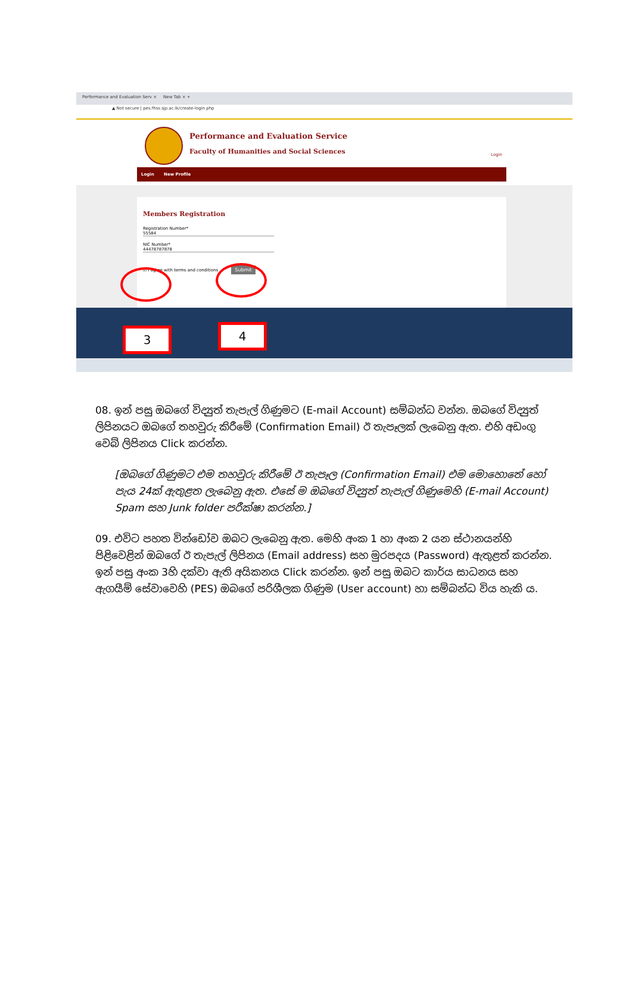Performance and Evaluation Serv × New Tab × +
▲ Not secure | pes.fhss.sjp.ac.lk/create-login.php
Performance and Evaluation Service
Faculty of Humanities and Social Sciences
Login
Login New Profile
Members Registration
Registration Number*
55584
NIC Number*
44478787878
☑ I agree with terms and conditions Submit
3 4
08. ඉන් පසු ඔබගේ විද්‍යුත් තැපැල් ගිණුමට (E-mail Account) සම්බන්ධ වන්න. ඔබගේ විද්‍යුත් ලිපිනයට ඔබගේ තහවුරු කිරීමේ (Confirmation Email) ඊ තැපෑලක් ලැබෙනු ඇත. එහි අඩංගු වෙබ් ලිපිනය Click කරන්න.
[ඔබගේ ගිණුමට එම තහවුරු කිරීමේ ඊ තැපෑල (Confirmation Email) එම මොහොතේ හෝ පැය 24ක් ඇතුළත ලැබෙනු ඇත. එසේ ම ඔබගේ විද්‍යුත් තැපැල් ගිණුමෙහි (E-mail Account) Spam සහ Junk folder පරීක්ෂා කරන්න.]
09. එවිට පහත වින්ඩෝව ඔබට ලැබෙනු ඇත. මෙහි අංක 1 හා අංක 2 යන ස්ථානයන්හි පිළිවෙළින් ඔබගේ ඊ තැපැල් ලිපිනය (Email address) සහ මුරපදය (Password) ඇතුළත් කරන්න. ඉන් පසු අංක 3හි දක්වා ඇති අයිකනය Click කරන්න. ඉන් පසු ඔබට කාර්ය සාධනය සහ ඇගයීම් සේවාවෙහි (PES) ඔබගේ පරිශීලක ගිණුම (User account) හා සම්බන්ධ විය හැකි ය.